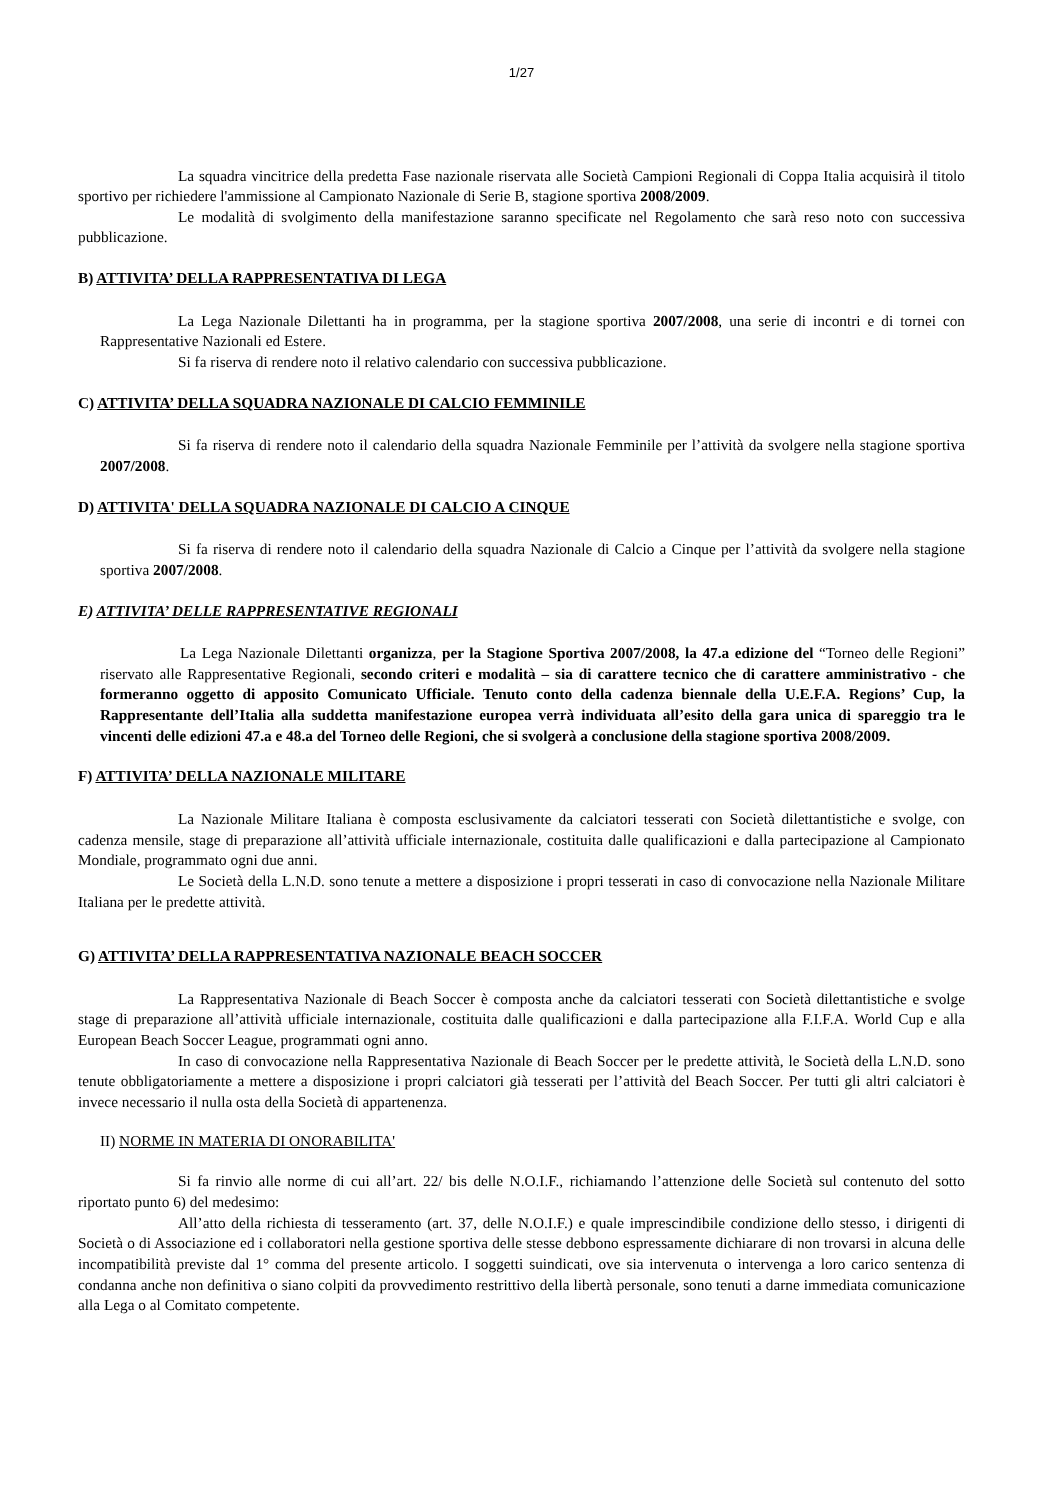1/27
La squadra vincitrice della predetta Fase nazionale riservata alle Società Campioni Regionali di Coppa Italia acquisirà il titolo sportivo per richiedere l'ammissione al Campionato Nazionale di Serie B, stagione sportiva 2008/2009.
Le modalità di svolgimento della manifestazione saranno specificate nel Regolamento che sarà reso noto con successiva pubblicazione.
B) ATTIVITA’ DELLA RAPPRESENTATIVA DI LEGA
La Lega Nazionale Dilettanti ha in programma, per la stagione sportiva 2007/2008, una serie di incontri e di tornei con Rappresentative Nazionali ed Estere.
Si fa riserva di rendere noto il relativo calendario con successiva pubblicazione.
C) ATTIVITA’ DELLA SQUADRA NAZIONALE DI CALCIO FEMMINILE
Si fa riserva di rendere noto il calendario della squadra Nazionale Femminile per l’attività da svolgere nella stagione sportiva 2007/2008.
D) ATTIVITA' DELLA SQUADRA NAZIONALE DI CALCIO A CINQUE
Si fa riserva di rendere noto il calendario della squadra Nazionale di Calcio a Cinque per l’attività da svolgere nella stagione sportiva 2007/2008.
E) ATTIVITA’ DELLE RAPPRESENTATIVE REGIONALI
La Lega Nazionale Dilettanti organizza, per la Stagione Sportiva 2007/2008, la 47.a edizione del “Torneo delle Regioni” riservato alle Rappresentative Regionali, secondo criteri e modalità – sia di carattere tecnico che di carattere amministrativo - che formeranno oggetto di apposito Comunicato Ufficiale. Tenuto conto della cadenza biennale della U.E.F.A. Regions’ Cup, la Rappresentante dell’Italia alla suddetta manifestazione europea verrà individuata all’esito della gara unica di spareggio tra le vincenti delle edizioni 47.a e 48.a del Torneo delle Regioni, che si svolgerà a conclusione della stagione sportiva 2008/2009.
F) ATTIVITA’ DELLA NAZIONALE MILITARE
La Nazionale Militare Italiana è composta esclusivamente da calciatori tesserati con Società dilettantistiche e svolge, con cadenza mensile, stage di preparazione all’attività ufficiale internazionale, costituita dalle qualificazioni e dalla partecipazione al Campionato Mondiale, programmato ogni due anni.
Le Società della L.N.D. sono tenute a mettere a disposizione i propri tesserati in caso di convocazione nella Nazionale Militare Italiana per le predette attività.
G) ATTIVITA’ DELLA RAPPRESENTATIVA NAZIONALE BEACH SOCCER
La Rappresentativa Nazionale di Beach Soccer è composta anche da calciatori tesserati con Società dilettantistiche e svolge stage di preparazione all’attività ufficiale internazionale, costituita dalle qualificazioni e dalla partecipazione alla F.I.F.A. World Cup e alla European Beach Soccer League, programmati ogni anno.
In caso di convocazione nella Rappresentativa Nazionale di Beach Soccer per le predette attività, le Società della L.N.D. sono tenute obbligatoriamente a mettere a disposizione i propri calciatori già tesserati per l’attività del Beach Soccer. Per tutti gli altri calciatori è invece necessario il nulla osta della Società di appartenenza.
II) NORME IN MATERIA DI ONORABILITA'
Si fa rinvio alle norme di cui all’art. 22/ bis delle N.O.I.F., richiamando l’attenzione delle Società sul contenuto del sotto riportato punto 6) del medesimo:
All’atto della richiesta di tesseramento (art. 37, delle N.O.I.F.) e quale imprescindibile condizione dello stesso, i dirigenti di Società o di Associazione ed i collaboratori nella gestione sportiva delle stesse debbono espressamente dichiarare di non trovarsi in alcuna delle incompatibilità previste dal 1° comma del presente articolo. I soggetti suindicati, ove sia intervenuta o intervenga a loro carico sentenza di condanna anche non definitiva o siano colpiti da provvedimento restrittivo della libertà personale, sono tenuti a darne immediata comunicazione alla Lega o al Comitato competente.